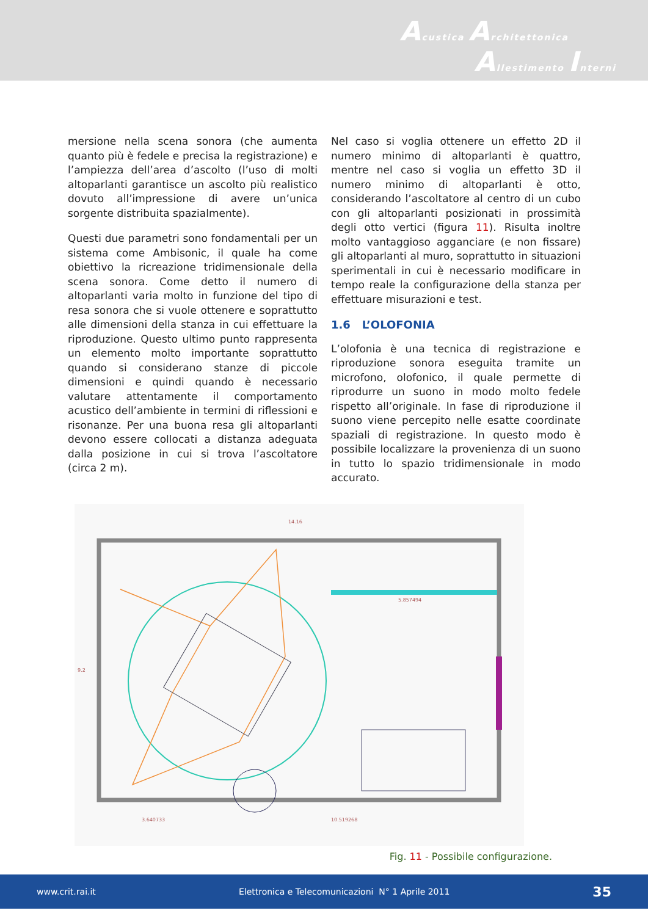Acustica Architettonica
Allestimento Interni
mersione nella scena sonora (che aumenta quanto più è fedele e precisa la registrazione) e l’ampiezza dell’area d’ascolto (l’uso di molti altoparlanti garantisce un ascolto più realistico dovuto all’impressione di avere un’unica sorgente distribuita spazialmente).
Questi due parametri sono fondamentali per un sistema come Ambisonic, il quale ha come obiettivo la ricreazione tridimensionale della scena sonora. Come detto il numero di altoparlanti varia molto in funzione del tipo di resa sonora che si vuole ottenere e soprattutto alle dimensioni della stanza in cui effettuare la riproduzione. Questo ultimo punto rappresenta un elemento molto importante soprattutto quando si considerano stanze di piccole dimensioni e quindi quando è necessario valutare attentamente il comportamento acustico dell’ambiente in termini di riflessioni e risonanze. Per una buona resa gli altoparlanti devono essere collocati a distanza adeguata dalla posizione in cui si trova l’ascoltatore (circa 2 m).
Nel caso si voglia ottenere un effetto 2D il numero minimo di altoparlanti è quattro, mentre nel caso si voglia un effetto 3D il numero minimo di altoparlanti è otto, considerando l’ascoltatore al centro di un cubo con gli altoparlanti posizionati in prossimità degli otto vertici (figura 11). Risulta inoltre molto vantaggioso agganciare (e non fissare) gli altoparlanti al muro, soprattutto in situazioni sperimentali in cui è necessario modificare in tempo reale la configurazione della stanza per effettuare misurazioni e test.
1.6 L’OLOFONIA
L’olofonia è una tecnica di registrazione e riproduzione sonora eseguita tramite un microfono, olofonico, il quale permette di riprodurre un suono in modo molto fedele rispetto all’originale. In fase di riproduzione il suono viene percepito nelle esatte coordinate spaziali di registrazione. In questo modo è possibile localizzare la provenienza di un suono in tutto lo spazio tridimensionale in modo accurato.
14.16
9.2
5.857494
3.640733
10.519268
Fig. 11 - Possibile configurazione.
www.crit.rai.it Elettronica e Telecomunicazioni N° 1 Aprile 2011 35